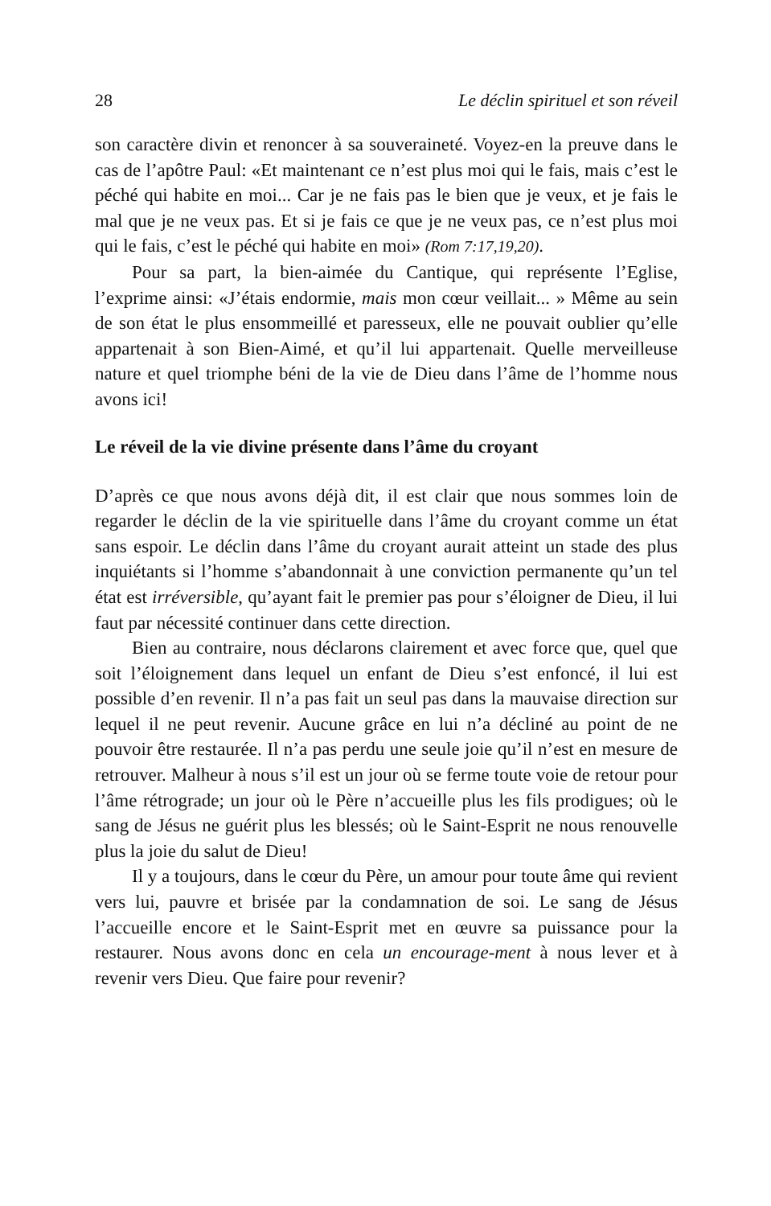28 Le déclin spirituel et son réveil
son caractère divin et renoncer à sa souveraineté. Voyez-en la preuve dans le cas de l’apôtre Paul: «Et maintenant ce n’est plus moi qui le fais, mais c’est le péché qui habite en moi... Car je ne fais pas le bien que je veux, et je fais le mal que je ne veux pas. Et si je fais ce que je ne veux pas, ce n’est plus moi qui le fais, c’est le péché qui habite en moi» (Rom 7:17,19,20).
Pour sa part, la bien-aimée du Cantique, qui représente l’Eglise, l’exprime ainsi: «J’étais endormie, mais mon cœur veillait... » Même au sein de son état le plus ensommeillé et paresseux, elle ne pouvait oublier qu’elle appartenait à son Bien-Aimé, et qu’il lui appartenait. Quelle merveilleuse nature et quel triomphe béni de la vie de Dieu dans l’âme de l’homme nous avons ici!
Le réveil de la vie divine présente dans l’âme du croyant
D’après ce que nous avons déjà dit, il est clair que nous sommes loin de regarder le déclin de la vie spirituelle dans l’âme du croyant comme un état sans espoir. Le déclin dans l’âme du croyant aurait atteint un stade des plus inquiétants si l’homme s’abandonnait à une conviction permanente qu’un tel état est irréversible, qu’ayant fait le premier pas pour s’éloigner de Dieu, il lui faut par nécessité continuer dans cette direction.
Bien au contraire, nous déclarons clairement et avec force que, quel que soit l’éloignement dans lequel un enfant de Dieu s’est enfoncé, il lui est possible d’en revenir. Il n’a pas fait un seul pas dans la mauvaise direction sur lequel il ne peut revenir. Aucune grâce en lui n’a décliné au point de ne pouvoir être restaurée. Il n’a pas perdu une seule joie qu’il n’est en mesure de retrouver. Malheur à nous s’il est un jour où se ferme toute voie de retour pour l’âme rétrograde; un jour où le Père n’accueille plus les fils prodigues; où le sang de Jésus ne guérit plus les blessés; où le Saint-Esprit ne nous renouvelle plus la joie du salut de Dieu!
Il y a toujours, dans le cœur du Père, un amour pour toute âme qui revient vers lui, pauvre et brisée par la condamnation de soi. Le sang de Jésus l’accueille encore et le Saint-Esprit met en œuvre sa puissance pour la restaurer. Nous avons donc en cela un encourage-ment à nous lever et à revenir vers Dieu. Que faire pour revenir?